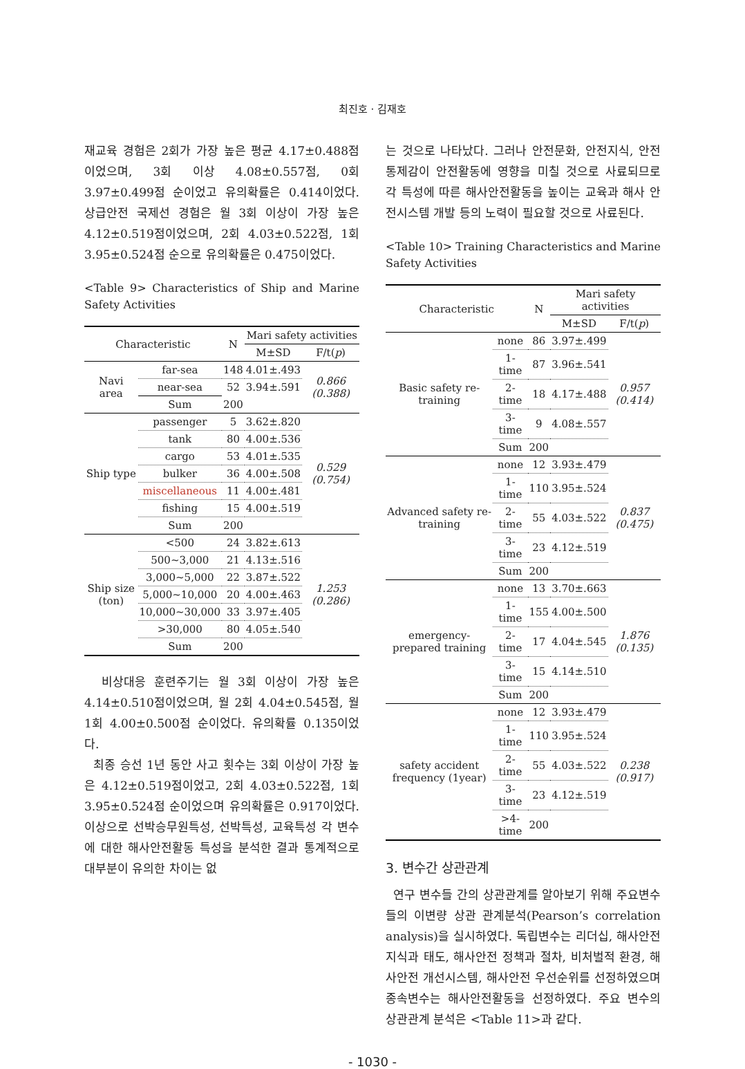최진호 · 김재호
재교육 경험은 2회가 가장 높은 평균 4.17±0.488점 이었으며, 3회 이상 4.08±0.557점, 0회 3.97±0.499점 순이었고 유의확률은 0.414이었다. 상급안전 국제선 경험은 월 3회 이상이 가장 높은 4.12±0.519점이었으며, 2회 4.03±0.522점, 1회 3.95±0.524점 순으로 유의확률은 0.475이었다.
<Table 9> Characteristics of Ship and Marine Safety Activities
| Characteristic | | N | Mari safety activities | |
| --- | --- | --- | --- | --- |
| | | | M±SD | F/t( p ) |
| Navi area | far-sea | 148 | 4.01±.493 | 0.866 (0.388) |
| | near-sea | 52 | 3.94±.591 | |
| | Sum | 200 | | |
| Ship type | passenger | 5 | 3.62±.820 | 0.529 (0.754) |
| | tank | 80 | 4.00±.536 | |
| | cargo | 53 | 4.01±.535 | |
| | bulker | 36 | 4.00±.508 | |
| | miscellaneous | 11 | 4.00±.481 | |
| | fishing | 15 | 4.00±.519 | |
| | Sum | 200 | | |
| Ship size (ton) | <500 | 24 | 3.82±.613 | 1.253 (0.286) |
| | 500~3,000 | 21 | 4.13±.516 | |
| | 3,000~5,000 | 22 | 3.87±.522 | |
| | 5,000~10,000 | 20 | 4.00±.463 | |
| | 10,000~30,000 | 33 | 3.97±.405 | |
| | >30,000 | 80 | 4.05±.540 | |
| | Sum | 200 | | |
비상대응 훈련주기는 월 3회 이상이 가장 높은 4.14±0.510점이었으며, 월 2회 4.04±0.545점, 월 1회 4.00±0.500점 순이었다. 유의확률 0.135이었다.
최종 승선 1년 동안 사고 횟수는 3회 이상이 가장 높은 4.12±0.519점이었고, 2회 4.03±0.522점, 1회 3.95±0.524점 순이었으며 유의확률은 0.917이었다. 이상으로 선박승무원특성, 선박특성, 교육특성 각 변수에 대한 해사안전활동 특성을 분석한 결과 통계적으로 대부분이 유의한 차이는 없
는 것으로 나타났다. 그러나 안전문화, 안전지식, 안전통제감이 안전활동에 영향을 미칠 것으로 사료되므로 각 특성에 따른 해사안전활동을 높이는 교육과 해사 안전시스템 개발 등의 노력이 필요할 것으로 사료된다.
<Table 10> Training Characteristics and Marine Safety Activities
| Characteristic | | N | Mari safety activities | |
| --- | --- | --- | --- | --- |
| | | | M±SD | F/t( p ) |
| Basic safety re-training | none | 86 | 3.97±.499 | 0.957 (0.414) |
| | 1-time | 87 | 3.96±.541 | |
| | 2-time | 18 | 4.17±.488 | |
| | 3-time | 9 | 4.08±.557 | |
| | Sum | 200 | | |
| Advanced safety re-training | none | 12 | 3.93±.479 | 0.837 (0.475) |
| | 1-time | 110 | 3.95±.524 | |
| | 2-time | 55 | 4.03±.522 | |
| | 3-time | 23 | 4.12±.519 | |
| | Sum | 200 | | |
| emergency-prepared training | none | 13 | 3.70±.663 | 1.876 (0.135) |
| | 1-time | 155 | 4.00±.500 | |
| | 2-time | 17 | 4.04±.545 | |
| | 3-time | 15 | 4.14±.510 | |
| | Sum | 200 | | |
| safety accident frequency (1year) | none | 12 | 3.93±.479 | 0.238 (0.917) |
| | 1-time | 110 | 3.95±.524 | |
| | 2-time | 55 | 4.03±.522 | |
| | 3-time | 23 | 4.12±.519 | |
| | >4-time | 200 | | |
3. 변수간 상관관계
연구 변수들 간의 상관관계를 알아보기 위해 주요변수들의 이변량 상관 관계분석(Pearson’s correlation analysis)을 실시하였다. 독립변수는 리더십, 해사안전 지식과 태도, 해사안전 정책과 절차, 비처벌적 환경, 해사안전 개선시스템, 해사안전 우선순위를 선정하였으며 종속변수는 해사안전활동을 선정하였다. 주요 변수의 상관관계 분석은 <Table 11>과 같다.
- 1030 -